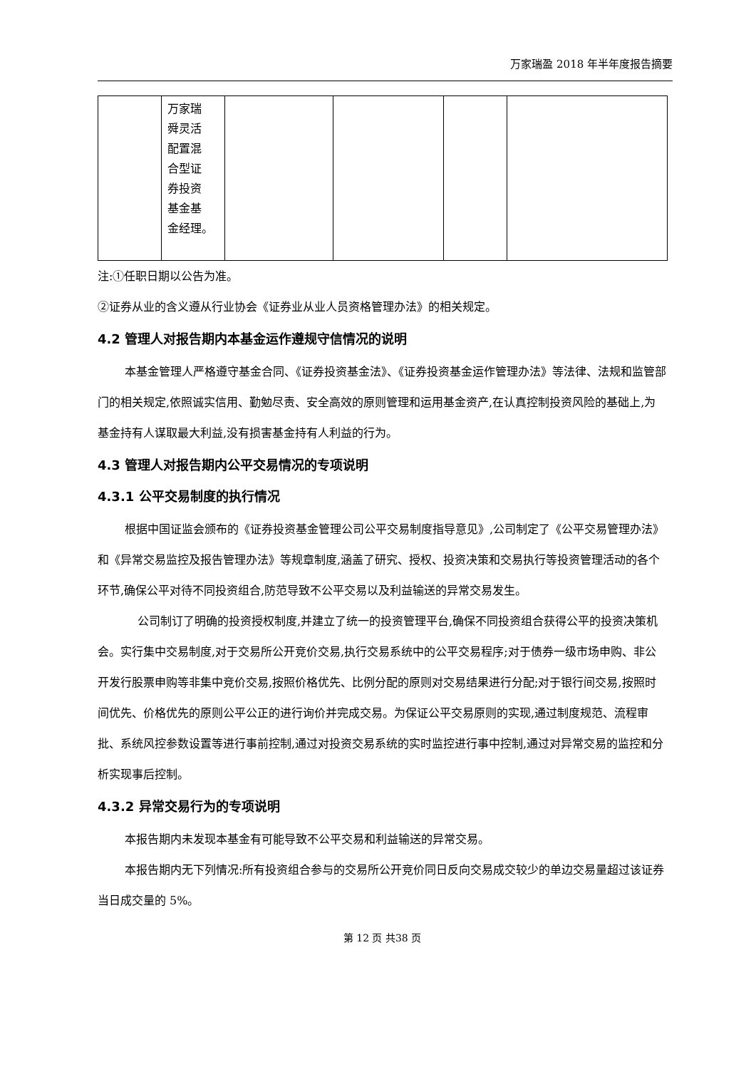万家瑞盈 2018 年半年度报告摘要
| | 万家瑞 舜灵活 配置混 合型证 券投资 基金基 金经理。 | | | | |
注:①任职日期以公告为准。
②证券从业的含义遵从行业协会《证券业从业人员资格管理办法》的相关规定。
4.2 管理人对报告期内本基金运作遵规守信情况的说明
本基金管理人严格遵守基金合同、《证券投资基金法》、《证券投资基金运作管理办法》等法律、法规和监管部门的相关规定,依照诚实信用、勤勉尽责、安全高效的原则管理和运用基金资产,在认真控制投资风险的基础上,为基金持有人谋取最大利益,没有损害基金持有人利益的行为。
4.3 管理人对报告期内公平交易情况的专项说明
4.3.1 公平交易制度的执行情况
根据中国证监会颁布的《证券投资基金管理公司公平交易制度指导意见》,公司制定了《公平交易管理办法》和《异常交易监控及报告管理办法》等规章制度,涵盖了研究、授权、投资决策和交易执行等投资管理活动的各个环节,确保公平对待不同投资组合,防范导致不公平交易以及利益输送的异常交易发生。
公司制订了明确的投资授权制度,并建立了统一的投资管理平台,确保不同投资组合获得公平的投资决策机会。实行集中交易制度,对于交易所公开竞价交易,执行交易系统中的公平交易程序;对于债券一级市场申购、非公开发行股票申购等非集中竞价交易,按照价格优先、比例分配的原则对交易结果进行分配;对于银行间交易,按照时间优先、价格优先的原则公平公正的进行询价并完成交易。为保证公平交易原则的实现,通过制度规范、流程审批、系统风控参数设置等进行事前控制,通过对投资交易系统的实时监控进行事中控制,通过对异常交易的监控和分析实现事后控制。
4.3.2 异常交易行为的专项说明
本报告期内未发现本基金有可能导致不公平交易和利益输送的异常交易。
本报告期内无下列情况:所有投资组合参与的交易所公开竞价同日反向交易成交较少的单边交易量超过该证券当日成交量的 5%。
第 12 页 共38 页